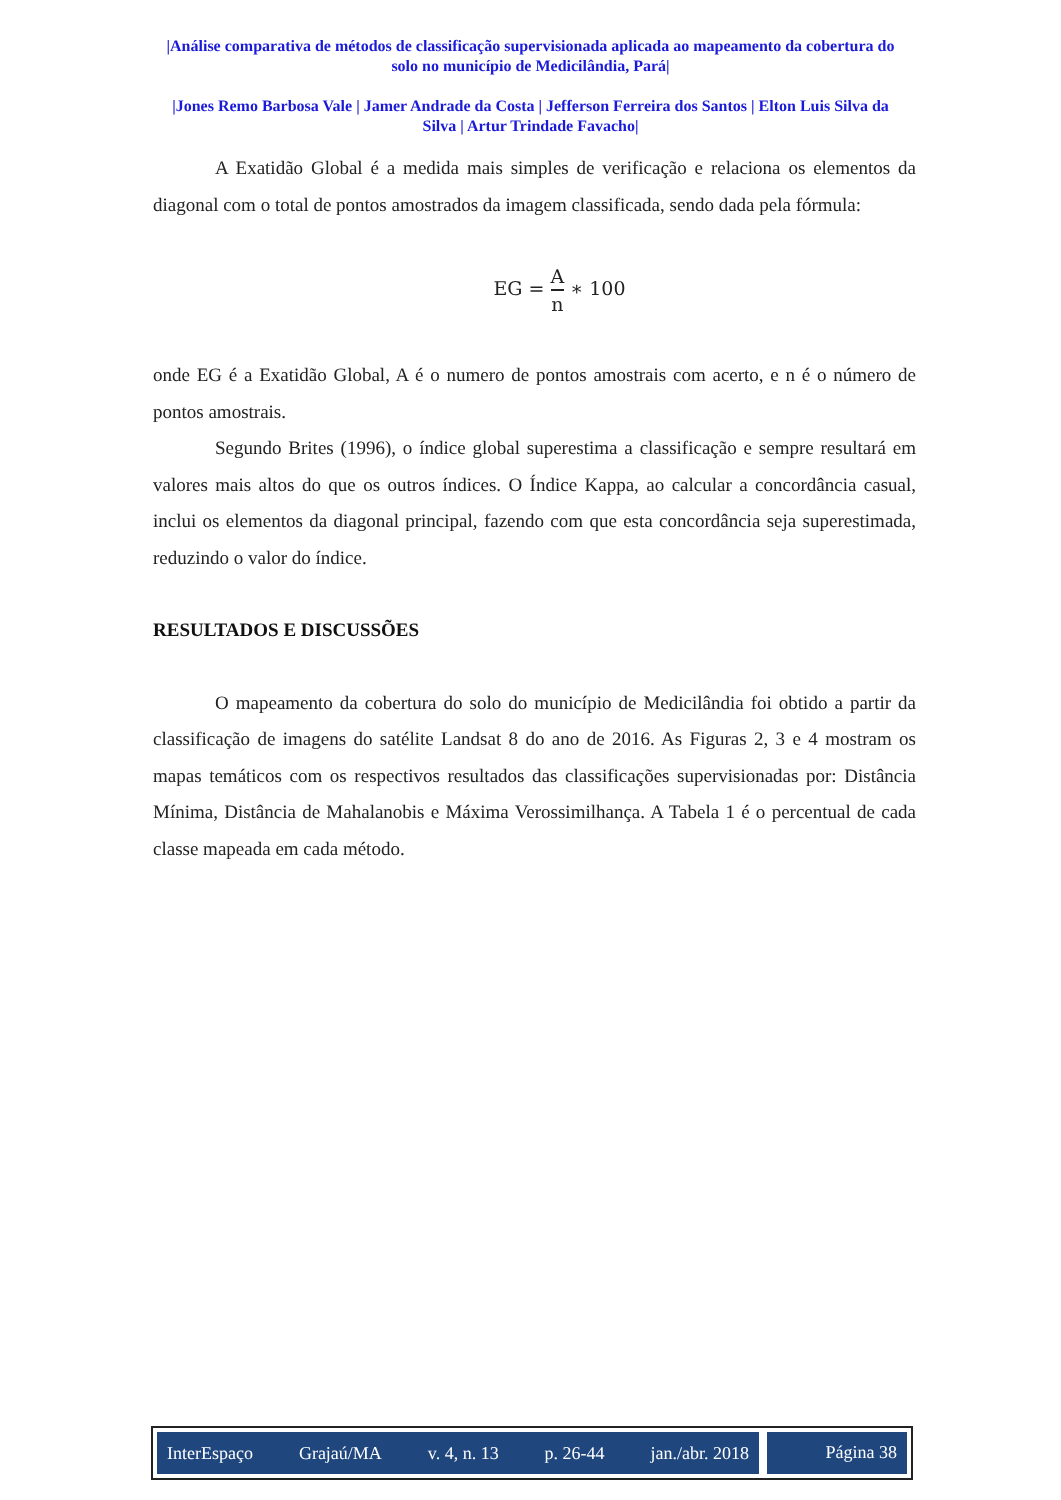|Análise comparativa de métodos de classificação supervisionada aplicada ao mapeamento da cobertura do solo no município de Medicilândia, Pará|
|Jones Remo Barbosa Vale | Jamer Andrade da Costa | Jefferson Ferreira dos Santos | Elton Luis Silva da Silva | Artur Trindade Favacho|
A Exatidão Global é a medida mais simples de verificação e relaciona os elementos da diagonal com o total de pontos amostrados da imagem classificada, sendo dada pela fórmula:
EG = A n ∗ 100
onde EG é a Exatidão Global, A é o numero de pontos amostrais com acerto, e n é o número de pontos amostrais.
Segundo Brites (1996), o índice global superestima a classificação e sempre resultará em valores mais altos do que os outros índices. O Índice Kappa, ao calcular a concordância casual, inclui os elementos da diagonal principal, fazendo com que esta concordância seja superestimada, reduzindo o valor do índice.
RESULTADOS E DISCUSSÕES
O mapeamento da cobertura do solo do município de Medicilândia foi obtido a partir da classificação de imagens do satélite Landsat 8 do ano de 2016. As Figuras 2, 3 e 4 mostram os mapas temáticos com os respectivos resultados das classificações supervisionadas por: Distância Mínima, Distância de Mahalanobis e Máxima Verossimilhança. A Tabela 1 é o percentual de cada classe mapeada em cada método.
InterEspaço Grajaú/MA v. 4, n. 13 p. 26-44 jan./abr. 2018
Página 38